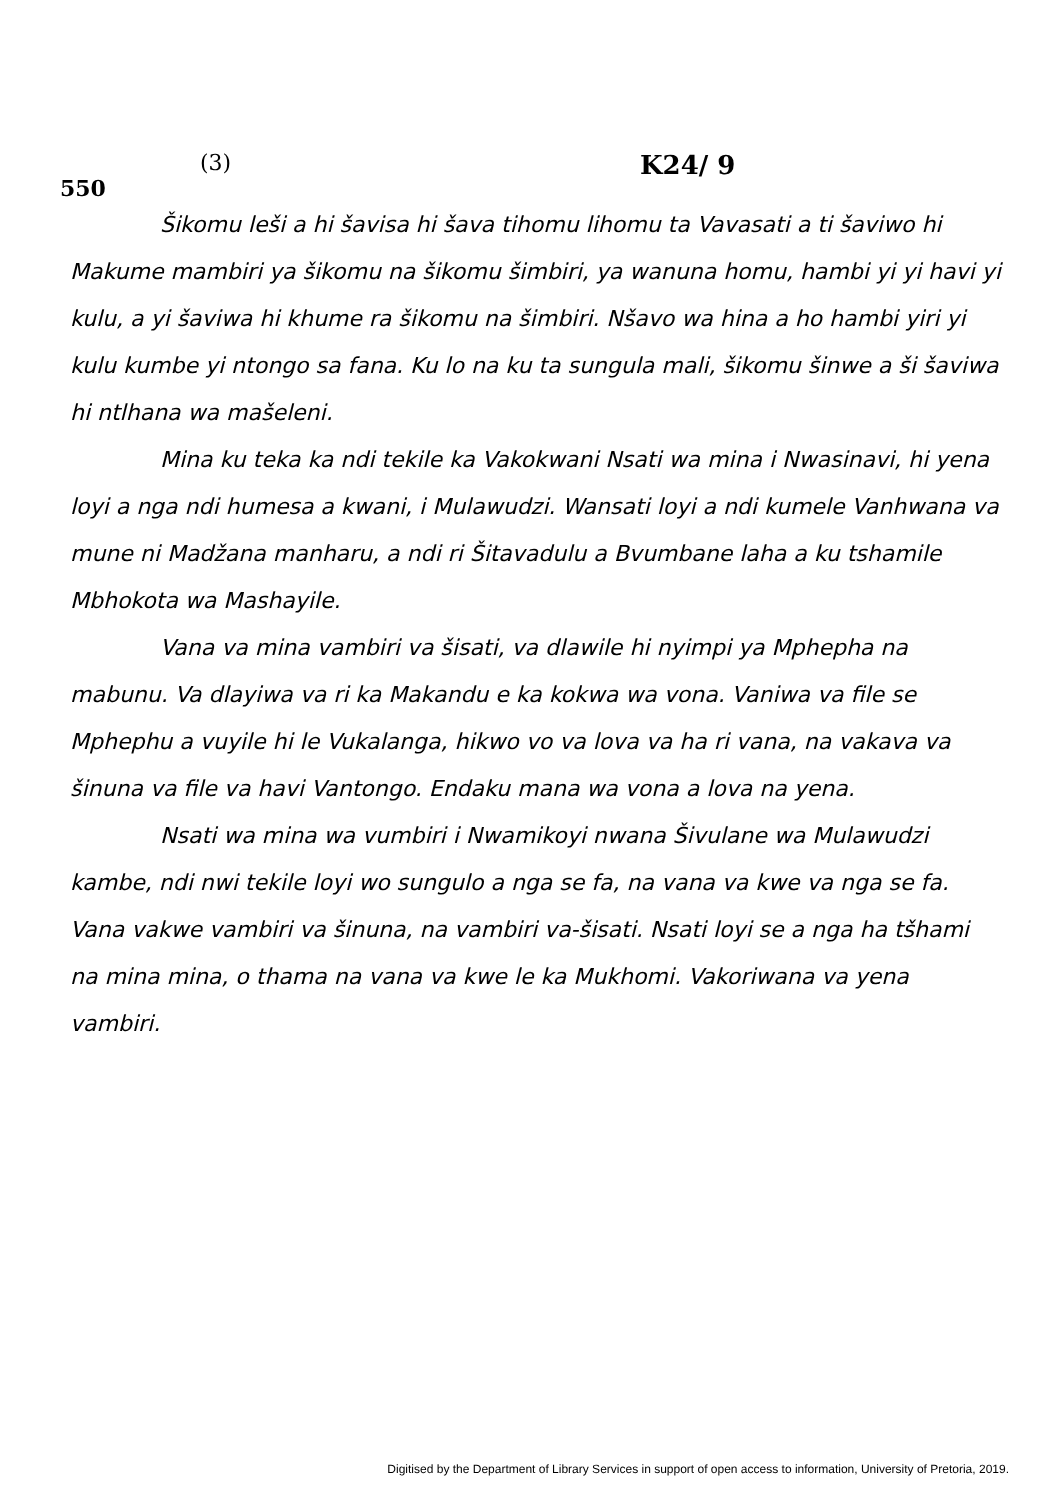550
(3)
K24/ 9
Šikomu leši a hi šavisa hi šava tihomu lihomu ta Vavasati a ti šaviwo hi Makume mambiri ya šikomu na šikomu šimbiri, ya wanuna homu, hambi yi yi havi yi kulu, a yi šaviwa hi khume ra šikomu na šimbiri. Nšavo wa hina a ho hambi yiri yi kulu kumbe yi ntongo sa fana. Ku lo na ku ta sungula mali, šikomu šinwe a ši šaviwa hi ntlhana wa mašeleni.
Mina ku teka ka ndi tekile ka Vakokwani Nsati wa mina i Nwasinavi, hi yena loyi a nga ndi humesa a kwani, i Mulawudzi. Wansati loyi a ndi kumele Vanhwana va mune ni Madžana manharu, a ndi ri Šitavadulu a Bvumbane laha a ku tshamile Mbhokota wa Mashayile.
Vana va mina vambiri va šisati, va dlawile hi nyimpi ya Mphepha na mabunu. Va dlayiwa va ri ka Makandu e ka kokwa wa vona. Vaniwa va file se Mphephu a vuyile hi le Vukalanga, hikwo vo va lova va ha ri vana, na vakava va šinuna va file va havi Vantongo. Endaku mana wa vona a lova na yena.
Nsati wa mina wa vumbiri i Nwamikoyi nwana Šivulane wa Mulawudzi kambe, ndi nwi tekile loyi wo sungulo a nga se fa, na vana va kwe va nga se fa. Vana vakwe vambiri va šinuna, na vambiri va-šisati. Nsati loyi se a nga ha tšhami na mina mina, o thama na vana va kwe le ka Mukhomi. Vakoriwana va yena vambiri.
Digitised by the Department of Library Services in support of open access to information, University of Pretoria, 2019.